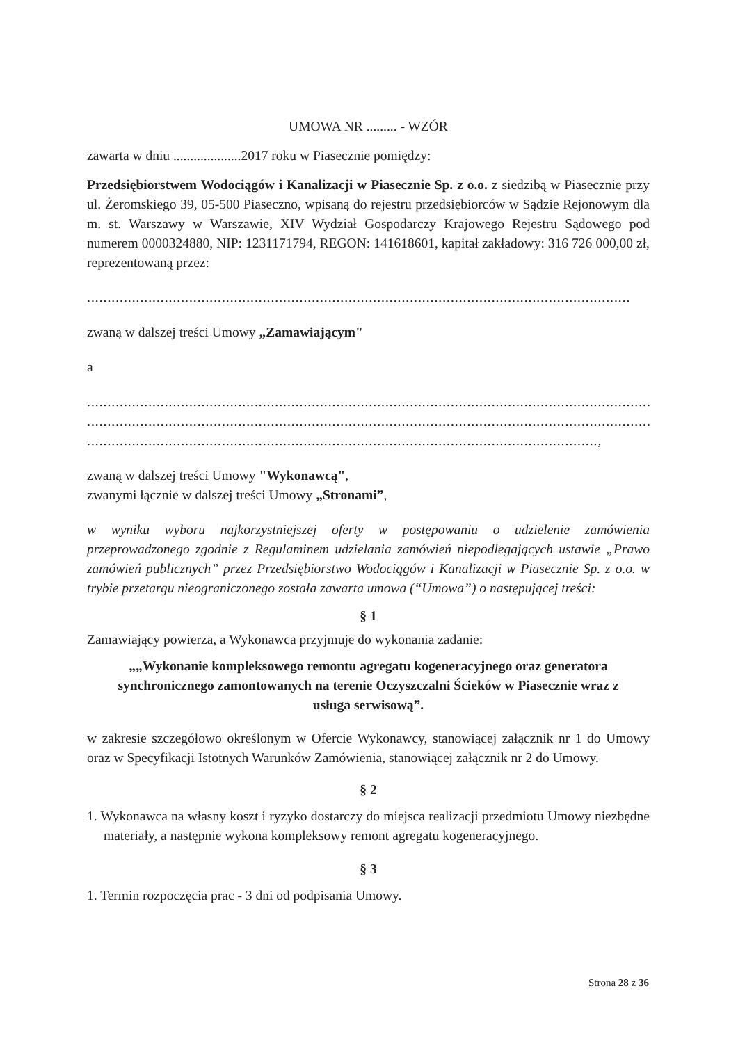UMOWA NR ......... - WZÓR
zawarta w dniu ....................2017 roku w Piasecznie pomiędzy:
Przedsiębiorstwem Wodociągów i Kanalizacji w Piasecznie Sp. z o.o. z siedzibą w Piasecznie przy ul. Żeromskiego 39, 05-500 Piaseczno, wpisaną do rejestru przedsiębiorców w Sądzie Rejonowym dla m. st. Warszawy w Warszawie, XIV Wydział Gospodarczy Krajowego Rejestru Sądowego pod numerem 0000324880, NIP: 1231171794, REGON: 141618601, kapitał zakładowy: 316 726 000,00 zł, reprezentowaną przez:
.....................................................................................................................................
zwaną w dalszej treści Umowy „Zamawiającym"
a
.............................................................................................................................................
.............................................................................................................................................
.............................................................................................................................,
zwaną w dalszej treści Umowy "Wykonawcą",
zwanymi łącznie w dalszej treści Umowy „Stronami”,
w wyniku wyboru najkorzystniejszej oferty w postępowaniu o udzielenie zamówienia przeprowadzonego zgodnie z Regulaminem udzielania zamówień niepodlegających ustawie „Prawo zamówień publicznych” przez Przedsiębiorstwo Wodociągów i Kanalizacji w Piasecznie Sp. z o.o. w trybie przetargu nieograniczonego została zawarta umowa (“Umowa”) o następującej treści:
§ 1
Zamawiający powierza, a Wykonawca przyjmuje do wykonania zadanie:
„„Wykonanie kompleksowego remontu agregatu kogeneracyjnego oraz generatora synchronicznego zamontowanych na terenie Oczyszczalni Ścieków w Piasecznie wraz z usługa serwisową”.
w zakresie szczegółowo określonym w Ofercie Wykonawcy, stanowiącej załącznik nr 1 do Umowy oraz w Specyfikacji Istotnych Warunków Zamówienia, stanowiącej załącznik nr 2 do Umowy.
§ 2
1. Wykonawca na własny koszt i ryzyko dostarczy do miejsca realizacji przedmiotu Umowy niezbędne materiały, a następnie wykona kompleksowy remont agregatu kogeneracyjnego.
§ 3
1. Termin rozpoczęcia prac - 3 dni od podpisania Umowy.
Strona 28 z 36